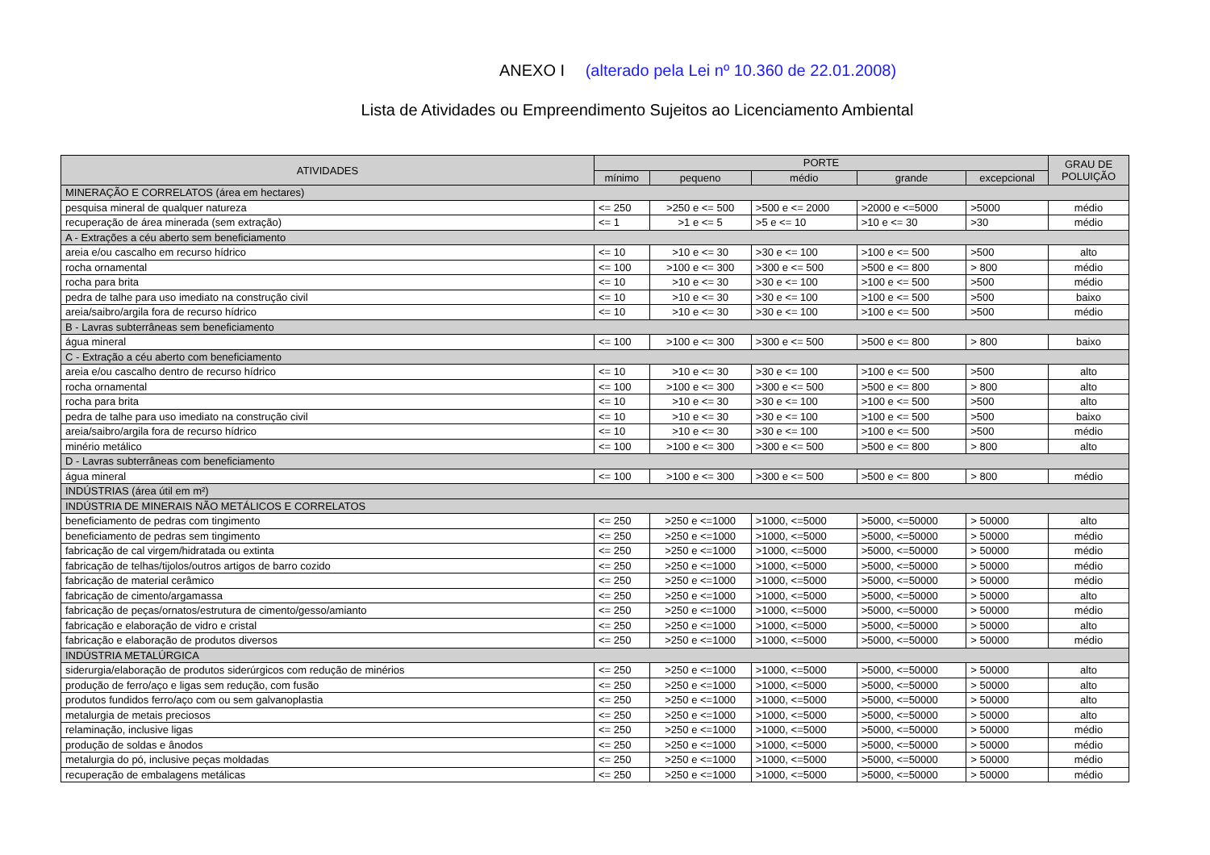ANEXO I (alterado pela Lei nº 10.360 de 22.01.2008)
Lista de Atividades ou Empreendimento Sujeitos ao Licenciamento Ambiental
| ATIVIDADES | PORTE | | | | | GRAU DE POLUIÇÃO |
| --- | --- | --- | --- | --- | --- | --- |
| | mínimo | pequeno | médio | grande | excepcional | |
| MINERAÇÃO E CORRELATOS (área em hectares) | | | | | | |
| pesquisa mineral de qualquer natureza | <= 250 | >250 e <= 500 | >500 e <= 2000 | >2000 e <=5000 | >5000 | médio |
| recuperação de área minerada (sem extração) | <= 1 | >1 e <= 5 | >5 e <= 10 | >10 e <= 30 | >30 | médio |
| A - Extrações a céu aberto sem beneficiamento | | | | | | |
| areia e/ou cascalho em recurso hídrico | <= 10 | >10 e <= 30 | >30 e <= 100 | >100 e <= 500 | >500 | alto |
| rocha ornamental | <= 100 | >100 e <= 300 | >300 e <= 500 | >500 e <= 800 | > 800 | médio |
| rocha para brita | <= 10 | >10 e <= 30 | >30 e <= 100 | >100 e <= 500 | >500 | médio |
| pedra de talhe para uso imediato na construção civil | <= 10 | >10 e <= 30 | >30 e <= 100 | >100 e <= 500 | >500 | baixo |
| areia/saibro/argila fora de recurso hídrico | <= 10 | >10 e <= 30 | >30 e <= 100 | >100 e <= 500 | >500 | médio |
| B - Lavras subterrâneas sem beneficiamento | | | | | | |
| água mineral | <= 100 | >100 e <= 300 | >300 e <= 500 | >500 e <= 800 | > 800 | baixo |
| C - Extração a céu aberto com beneficiamento | | | | | | |
| areia e/ou cascalho dentro de recurso hídrico | <= 10 | >10 e <= 30 | >30 e <= 100 | >100 e <= 500 | >500 | alto |
| rocha ornamental | <= 100 | >100 e <= 300 | >300 e <= 500 | >500 e <= 800 | > 800 | alto |
| rocha para brita | <= 10 | >10 e <= 30 | >30 e <= 100 | >100 e <= 500 | >500 | alto |
| pedra de talhe para uso imediato na construção civil | <= 10 | >10 e <= 30 | >30 e <= 100 | >100 e <= 500 | >500 | baixo |
| areia/saibro/argila fora de recurso hídrico | <= 10 | >10 e <= 30 | >30 e <= 100 | >100 e <= 500 | >500 | médio |
| minério metálico | <= 100 | >100 e <= 300 | >300 e <= 500 | >500 e <= 800 | > 800 | alto |
| D - Lavras subterrâneas com beneficiamento | | | | | | |
| água mineral | <= 100 | >100 e <= 300 | >300 e <= 500 | >500 e <= 800 | > 800 | médio |
| INDÚSTRIAS (área útil em m²) | | | | | | |
| INDÚSTRIA DE MINERAIS NÃO METÁLICOS E CORRELATOS | | | | | | |
| beneficiamento de pedras com tingimento | <= 250 | >250 e <=1000 | >1000, <=5000 | >5000, <=50000 | > 50000 | alto |
| beneficiamento de pedras sem tingimento | <= 250 | >250 e <=1000 | >1000, <=5000 | >5000, <=50000 | > 50000 | médio |
| fabricação de cal virgem/hidratada ou extinta | <= 250 | >250 e <=1000 | >1000, <=5000 | >5000, <=50000 | > 50000 | médio |
| fabricação de telhas/tijolos/outros artigos de barro cozido | <= 250 | >250 e <=1000 | >1000, <=5000 | >5000, <=50000 | > 50000 | médio |
| fabricação de material cerâmico | <= 250 | >250 e <=1000 | >1000, <=5000 | >5000, <=50000 | > 50000 | médio |
| fabricação de cimento/argamassa | <= 250 | >250 e <=1000 | >1000, <=5000 | >5000, <=50000 | > 50000 | alto |
| fabricação de peças/ornatos/estrutura de cimento/gesso/amianto | <= 250 | >250 e <=1000 | >1000, <=5000 | >5000, <=50000 | > 50000 | médio |
| fabricação e elaboração de vidro e cristal | <= 250 | >250 e <=1000 | >1000, <=5000 | >5000, <=50000 | > 50000 | alto |
| fabricação e elaboração de produtos diversos | <= 250 | >250 e <=1000 | >1000, <=5000 | >5000, <=50000 | > 50000 | médio |
| INDÚSTRIA METALÚRGICA | | | | | | |
| siderurgia/elaboração de produtos siderúrgicos com redução de minérios | <= 250 | >250 e <=1000 | >1000, <=5000 | >5000, <=50000 | > 50000 | alto |
| produção de ferro/aço e ligas sem redução, com fusão | <= 250 | >250 e <=1000 | >1000, <=5000 | >5000, <=50000 | > 50000 | alto |
| produtos fundidos ferro/aço com ou sem galvanoplastia | <= 250 | >250 e <=1000 | >1000, <=5000 | >5000, <=50000 | > 50000 | alto |
| metalurgia de metais preciosos | <= 250 | >250 e <=1000 | >1000, <=5000 | >5000, <=50000 | > 50000 | alto |
| relaminação, inclusive ligas | <= 250 | >250 e <=1000 | >1000, <=5000 | >5000, <=50000 | > 50000 | médio |
| produção de soldas e ânodos | <= 250 | >250 e <=1000 | >1000, <=5000 | >5000, <=50000 | > 50000 | médio |
| metalurgia do pó, inclusive peças moldadas | <= 250 | >250 e <=1000 | >1000, <=5000 | >5000, <=50000 | > 50000 | médio |
| recuperação de embalagens metálicas | <= 250 | >250 e <=1000 | >1000, <=5000 | >5000, <=50000 | > 50000 | médio |